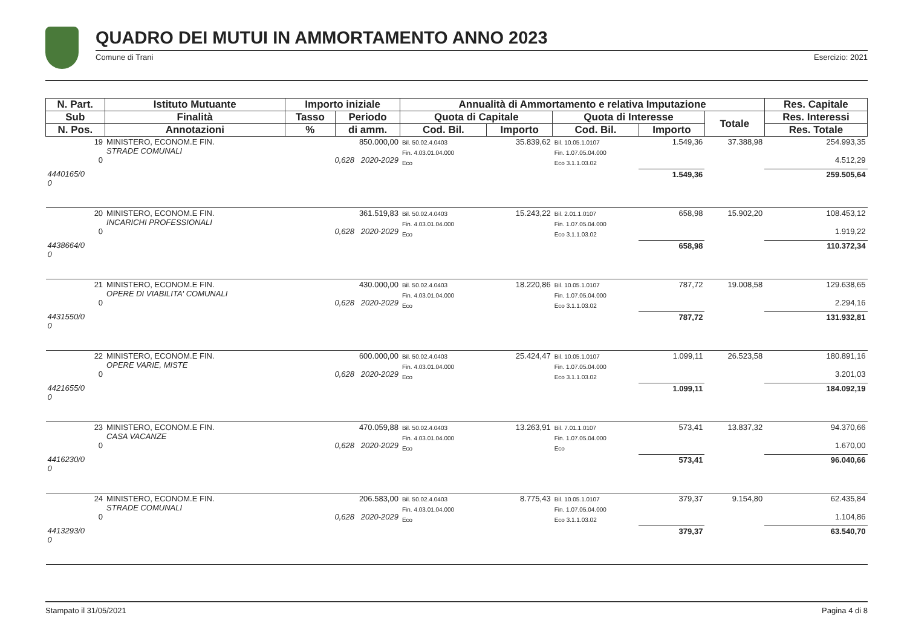QUADRO DEI MUTUI IN AMMORTAMENTO ANNO 2023
Comune di Trani Esercizio: 2021
| N. Part. | Istituto Mutuante | Importo iniziale | | Annualità di Ammortamento e relativa Imputazione | | | | | Res. Capitale |
| --- | --- | --- | --- | --- | --- | --- | --- | --- | --- |
| Sub | Finalità | Tasso | Periodo | Quota di Capitale | | Quota di Interesse | | Totale | Res. Interessi |
| N. Pos. | Annotazioni | % | di amm. | Cod. Bil. | Importo | Cod. Bil. | Importo | | Res. Totale |
| 19 0 | MINISTERO, ECONOM.E FIN. STRADE COMUNALI | 850.000,00 0,628 2020-2029 | | Bil. 50.02.4.0403 Fin. 4.03.01.04.000 Eco | 35.839,62 | Bil. 10.05.1.0107 Fin. 1.07.05.04.000 Eco 3.1.1.03.02 | 1.549,36 | 37.388,98 | 254.993,35 4.512,29 |
| 4440165/0 0 | | | | | | | 1.549,36 | | 259.505,64 |
| 20 0 | MINISTERO, ECONOM.E FIN. INCARICHI PROFESSIONALI | 361.519,83 0,628 2020-2029 | | Bil. 50.02.4.0403 Fin. 4.03.01.04.000 Eco | 15.243,22 | Bil. 2.01.1.0107 Fin. 1.07.05.04.000 Eco 3.1.1.03.02 | 658,98 | 15.902,20 | 108.453,12 1.919,22 |
| 4438664/0 0 | | | | | | | 658,98 | | 110.372,34 |
| 21 0 | MINISTERO, ECONOM.E FIN. OPERE DI VIABILITA' COMUNALI | 430.000,00 0,628 2020-2029 | | Bil. 50.02.4.0403 Fin. 4.03.01.04.000 Eco | 18.220,86 | Bil. 10.05.1.0107 Fin. 1.07.05.04.000 Eco 3.1.1.03.02 | 787,72 | 19.008,58 | 129.638,65 2.294,16 |
| 4431550/0 0 | | | | | | | 787,72 | | 131.932,81 |
| 22 0 | MINISTERO, ECONOM.E FIN. OPERE VARIE, MISTE | 600.000,00 0,628 2020-2029 | | Bil. 50.02.4.0403 Fin. 4.03.01.04.000 Eco | 25.424,47 | Bil. 10.05.1.0107 Fin. 1.07.05.04.000 Eco 3.1.1.03.02 | 1.099,11 | 26.523,58 | 180.891,16 3.201,03 |
| 4421655/0 0 | | | | | | | 1.099,11 | | 184.092,19 |
| 23 0 | MINISTERO, ECONOM.E FIN. CASA VACANZE | 470.059,88 0,628 2020-2029 | | Bil. 50.02.4.0403 Fin. 4.03.01.04.000 Eco | 13.263,91 | Bil. 7.01.1.0107 Fin. 1.07.05.04.000 Eco | 573,41 | 13.837,32 | 94.370,66 1.670,00 |
| 4416230/0 0 | | | | | | | 573,41 | | 96.040,66 |
| 24 0 | MINISTERO, ECONOM.E FIN. STRADE COMUNALI | 206.583,00 0,628 2020-2029 | | Bil. 50.02.4.0403 Fin. 4.03.01.04.000 Eco | 8.775,43 | Bil. 10.05.1.0107 Fin. 1.07.05.04.000 Eco 3.1.1.03.02 | 379,37 | 9.154,80 | 62.435,84 1.104,86 |
| 4413293/0 0 | | | | | | | 379,37 | | 63.540,70 |
Stampato il 31/05/2021 Pagina 4 di 8